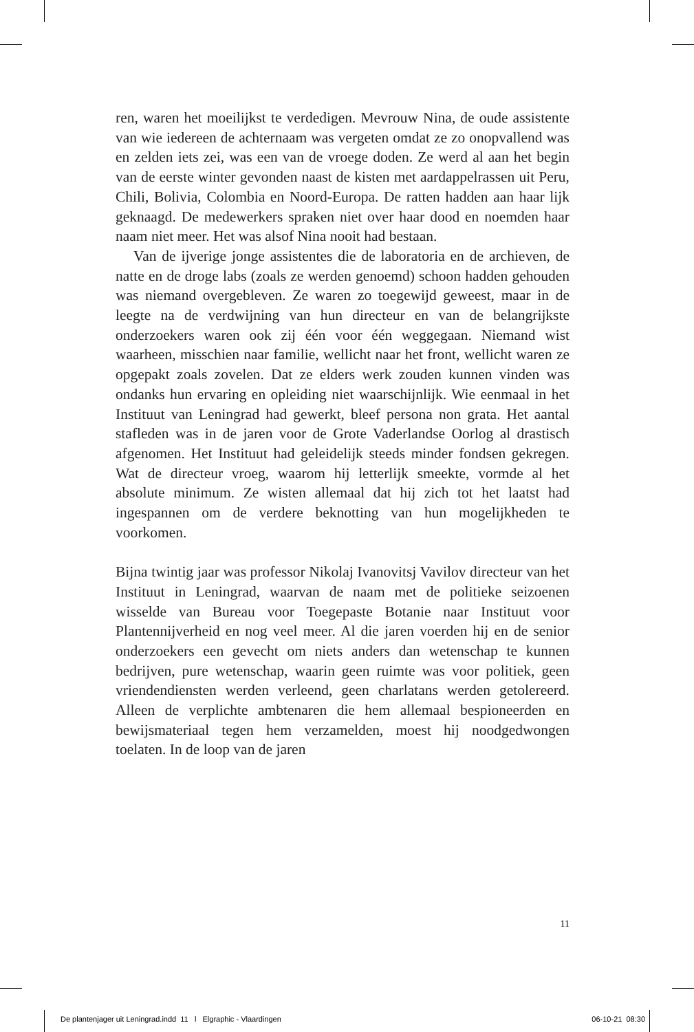ren, waren het moeilijkst te verdedigen. Mevrouw Nina, de oude assistente van wie iedereen de achternaam was vergeten omdat ze zo onopvallend was en zelden iets zei, was een van de vroege doden. Ze werd al aan het begin van de eerste winter gevonden naast de kisten met aardappelrassen uit Peru, Chili, Bolivia, Colombia en Noord-Europa. De ratten hadden aan haar lijk geknaagd. De medewerkers spraken niet over haar dood en noemden haar naam niet meer. Het was alsof Nina nooit had bestaan.
Van de ijverige jonge assistentes die de laboratoria en de archieven, de natte en de droge labs (zoals ze werden genoemd) schoon hadden gehouden was niemand overgebleven. Ze waren zo toegewijd geweest, maar in de leegte na de verdwijning van hun directeur en van de belangrijkste onderzoekers waren ook zij één voor één weggegaan. Niemand wist waarheen, misschien naar familie, wellicht naar het front, wellicht waren ze opgepakt zoals zovelen. Dat ze elders werk zouden kunnen vinden was ondanks hun ervaring en opleiding niet waarschijnlijk. Wie eenmaal in het Instituut van Leningrad had gewerkt, bleef persona non grata. Het aantal stafleden was in de jaren voor de Grote Vaderlandse Oorlog al drastisch afgenomen. Het Instituut had geleidelijk steeds minder fondsen gekregen. Wat de directeur vroeg, waarom hij letterlijk smeekte, vormde al het absolute minimum. Ze wisten allemaal dat hij zich tot het laatst had ingespannen om de verdere beknotting van hun mogelijkheden te voorkomen.
Bijna twintig jaar was professor Nikolaj Ivanovitsj Vavilov directeur van het Instituut in Leningrad, waarvan de naam met de politieke seizoenen wisselde van Bureau voor Toegepaste Botanie naar Instituut voor Plantennijverheid en nog veel meer. Al die jaren voerden hij en de senior onderzoekers een gevecht om niets anders dan wetenschap te kunnen bedrijven, pure wetenschap, waarin geen ruimte was voor politiek, geen vriendendiensten werden verleend, geen charlatans werden getolereerd. Alleen de verplichte ambtenaren die hem allemaal bespioneerden en bewijsmateriaal tegen hem verzamelden, moest hij noodgedwongen toelaten. In de loop van de jaren
11
De plantenjager uit Leningrad.indd 11 l Elgraphic - Vlaardingen 06-10-21 08:30